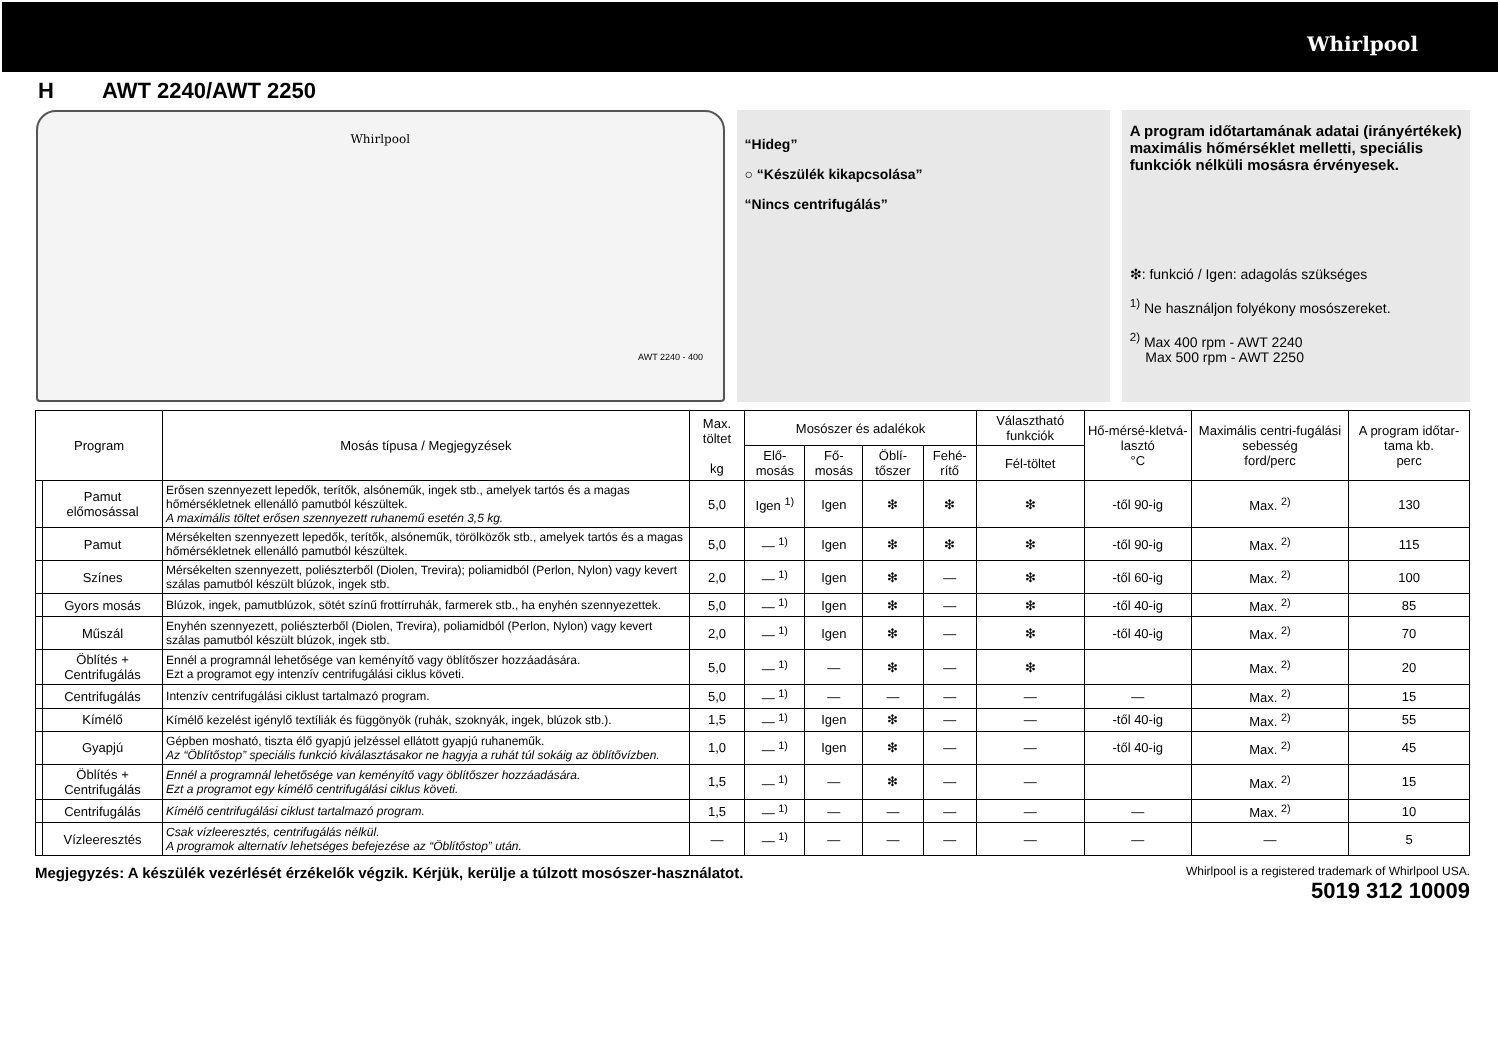Whirlpool
H AWT 2240/AWT 2250
Whirlpool
AWT 2240 - 400
“Hideg”
○ “Készülék kikapcsolása”
“Nincs centrifugálás”
A program időtartamának adatai (irányértékek) maximális hőmérséklet melletti, speciális funkciók nélküli mosásra érvényesek.
❇: funkció / Igen: adagolás szükséges
<sup>1)</sup> Ne használjon folyékony mosószereket.
<sup>2)</sup> Max 400 rpm - AWT 2240
Max 500 rpm - AWT 2250
| Program | | Mosás típusa / Megjegyzések | Max. töltet kg | Mosószer és adalékok | | | | Választható funkciók | Hő-mérsé-kletvá-lasztó °C | Maximális centri-fugálási sebesség ford/perc | A program időtar-tama kb. perc |
| --- | --- | --- | --- | --- | --- | --- | --- | --- | --- | --- | --- |
| | | | | Elő-mosás | Fő-mosás | Öblí-tőszer | Fehé-rítő | Fél-töltet | | | |
| | Pamut előmosással | Erősen szennyezett lepedők, terítők, alsóneműk, ingek stb., amelyek tartós és a magas hőmérsékletnek ellenálló pamutból készültek. A maximális töltet erősen szennyezett ruhanemű esetén 3,5 kg. | 5,0 | Igen <sup>1)</sup> | Igen | ❇ | ❇ | ❇ | -től 90-ig | Max. <sup>2)</sup> | 130 |
| | Pamut | Mérsékelten szennyezett lepedők, terítők, alsóneműk, törölközők stb., amelyek tartós és a magas hőmérsékletnek ellenálló pamutból készültek. | 5,0 | — <sup>1)</sup> | Igen | ❇ | ❇ | ❇ | -től 90-ig | Max. <sup>2)</sup> | 115 |
| | Színes | Mérsékelten szennyezett, poliészterből (Diolen, Trevira); poliamidból (Perlon, Nylon) vagy kevert szálas pamutból készült blúzok, ingek stb. | 2,0 | — <sup>1)</sup> | Igen | ❇ | — | ❇ | -től 60-ig | Max. <sup>2)</sup> | 100 |
| | Gyors mosás | Blúzok, ingek, pamutblúzok, sötét színű frottírruhák, farmerek stb., ha enyhén szennyezettek. | 5,0 | — <sup>1)</sup> | Igen | ❇ | — | ❇ | -től 40-ig | Max. <sup>2)</sup> | 85 |
| | Műszál | Enyhén szennyezett, poliészterből (Diolen, Trevira), poliamidból (Perlon, Nylon) vagy kevert szálas pamutból készült blúzok, ingek stb. | 2,0 | — <sup>1)</sup> | Igen | ❇ | — | ❇ | -től 40-ig | Max. <sup>2)</sup> | 70 |
| | Öblítés + Centrifugálás | Ennél a programnál lehetősége van keményítő vagy öblítőszer hozzáadására. Ezt a programot egy intenzív centrifugálási ciklus követi. | 5,0 | — <sup>1)</sup> | — | ❇ | — | ❇ | | Max. <sup>2)</sup> | 20 |
| | Centrifugálás | Intenzív centrifugálási ciklust tartalmazó program. | 5,0 | — <sup>1)</sup> | — | — | — | — | — | Max. <sup>2)</sup> | 15 |
| | Kímélő | Kímélő kezelést igénylő textíliák és függönyök (ruhák, szoknyák, ingek, blúzok stb.). | 1,5 | — <sup>1)</sup> | Igen | ❇ | — | — | -től 40-ig | Max. <sup>2)</sup> | 55 |
| | Gyapjú | Gépben mosható, tiszta élő gyapjú jelzéssel ellátott gyapjú ruhaneműk. Az “Öblítőstop” speciális funkció kiválasztásakor ne hagyja a ruhát túl sokáig az öblítővízben. | 1,0 | — <sup>1)</sup> | Igen | ❇ | — | — | -től 40-ig | Max. <sup>2)</sup> | 45 |
| | Öblítés + Centrifugálás | Ennél a programnál lehetősége van keményítő vagy öblítőszer hozzáadására. Ezt a programot egy kímélő centrifugálási ciklus követi. | 1,5 | — <sup>1)</sup> | — | ❇ | — | — | | Max. <sup>2)</sup> | 15 |
| | Centrifugálás | Kímélő centrifugálási ciklust tartalmazó program. | 1,5 | — <sup>1)</sup> | — | — | — | — | — | Max. <sup>2)</sup> | 10 |
| | Vízleeresztés | Csak vízleeresztés, centrifugálás nélkül. A programok alternatív lehetséges befejezése az “Öblítőstop” után. | — | — <sup>1)</sup> | — | — | — | — | — | — | 5 |
Megjegyzés: A készülék vezérlését érzékelők végzik. Kérjük, kerülje a túlzott mosószer-használatot.
Whirlpool is a registered trademark of Whirlpool USA.
5019 312 10009